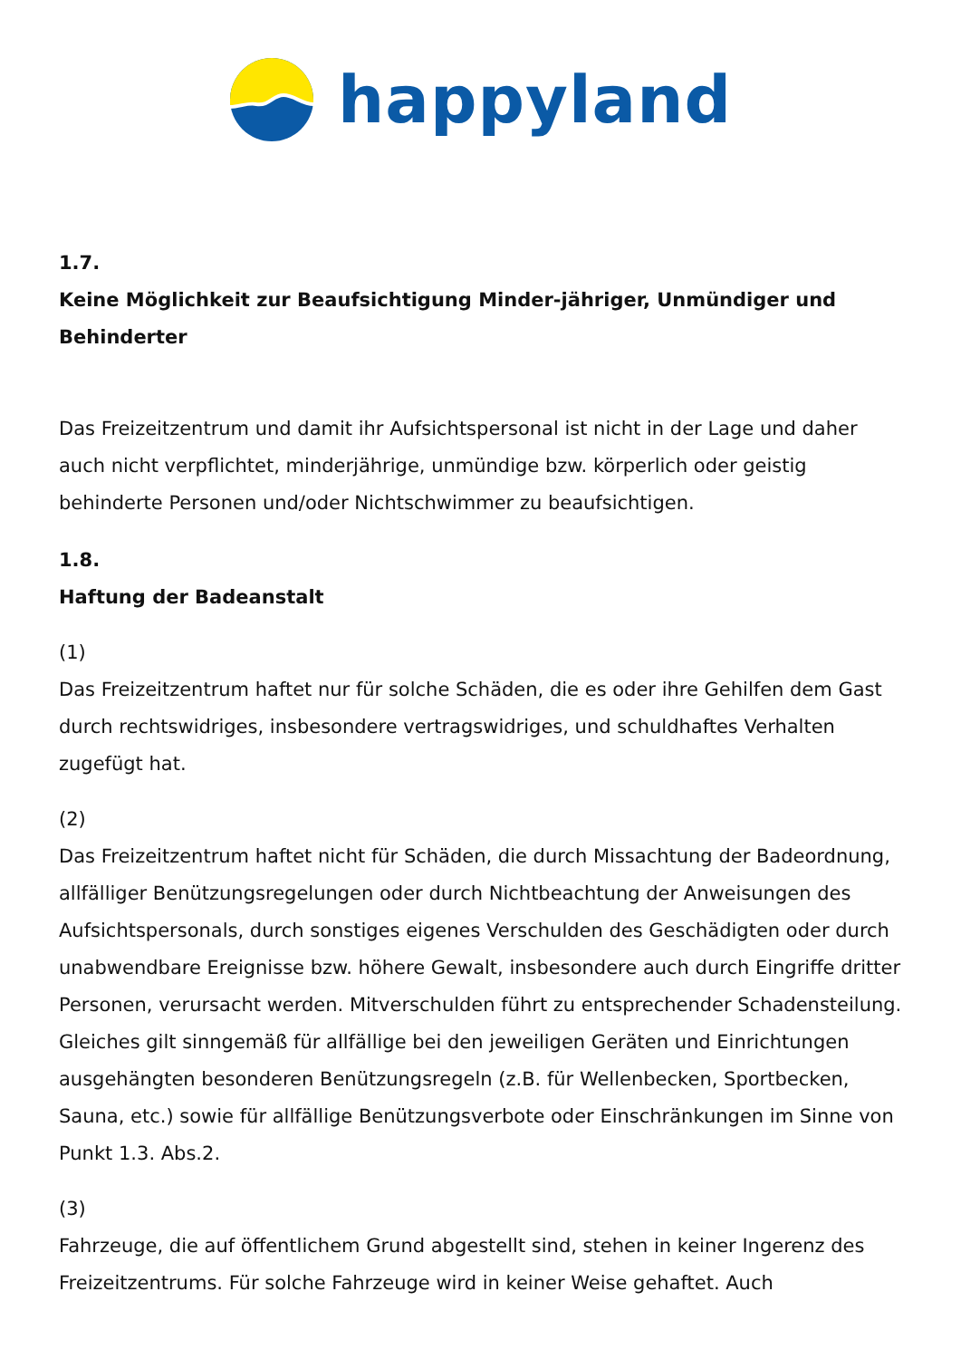happyland
1.7.
Keine Möglichkeit zur Beaufsichtigung Minder-jähriger, Unmündiger und Behinderter
Das Freizeitzentrum und damit ihr Aufsichtspersonal ist nicht in der Lage und daher auch nicht verpflichtet, minderjährige, unmündige bzw. körperlich oder geistig behinderte Personen und/oder Nichtschwimmer zu beaufsichtigen.
1.8.
Haftung der Badeanstalt
(1)
Das Freizeitzentrum haftet nur für solche Schäden, die es oder ihre Gehilfen dem Gast durch rechtswidriges, insbesondere vertragswidriges, und schuldhaftes Verhalten zugefügt hat.
(2)
Das Freizeitzentrum haftet nicht für Schäden, die durch Missachtung der Badeordnung, allfälliger Benützungsregelungen oder durch Nichtbeachtung der Anweisungen des Aufsichtspersonals, durch sonstiges eigenes Verschulden des Geschädigten oder durch unabwendbare Ereignisse bzw. höhere Gewalt, insbesondere auch durch Eingriffe dritter Personen, verursacht werden. Mitverschulden führt zu entsprechender Schadensteilung. Gleiches gilt sinngemäß für allfällige bei den jeweiligen Geräten und Einrichtungen ausgehängten besonderen Benützungsregeln (z.B. für Wellenbecken, Sportbecken, Sauna, etc.) sowie für allfällige Benützungsverbote oder Einschränkungen im Sinne von Punkt 1.3. Abs.2.
(3)
Fahrzeuge, die auf öffentlichem Grund abgestellt sind, stehen in keiner Ingerenz des Freizeitzentrums. Für solche Fahrzeuge wird in keiner Weise gehaftet. Auch